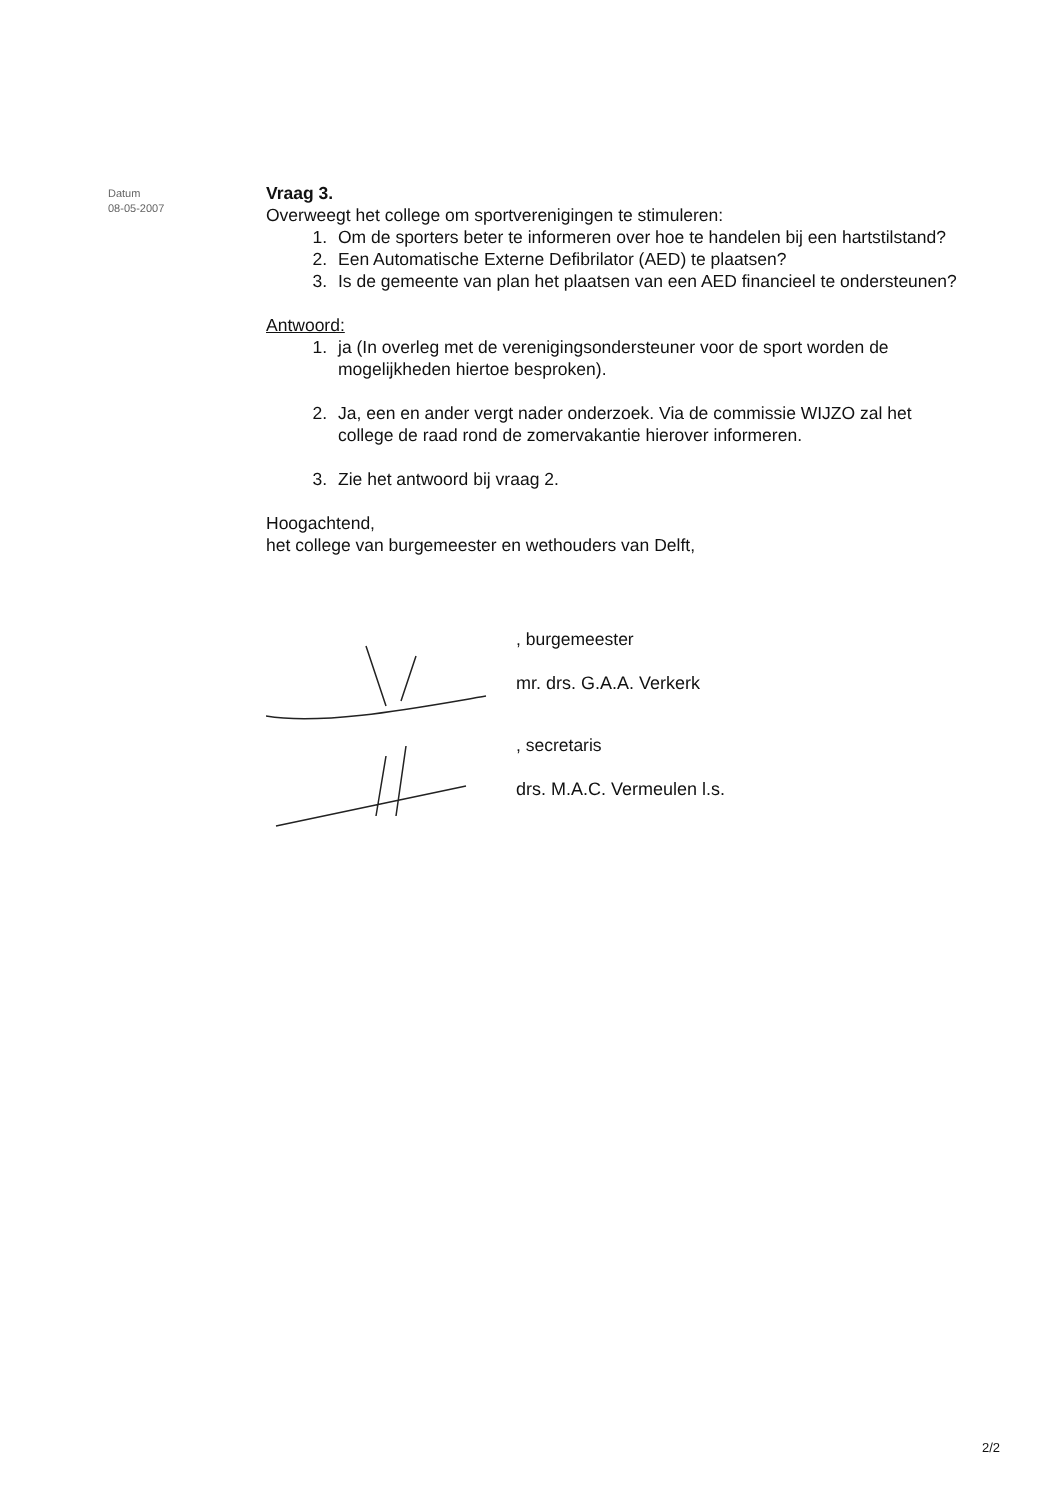Datum
08-05-2007
Vraag 3.
Overweegt het college om sportverenigingen te stimuleren:
1. Om de sporters beter te informeren over hoe te handelen bij een hartstilstand?
2. Een Automatische Externe Defibrilator (AED) te plaatsen?
3. Is de gemeente van plan het plaatsen van een AED financieel te ondersteunen?
Antwoord:
1. ja (In overleg met de verenigingsondersteuner voor de sport worden de mogelijkheden hiertoe besproken).
2. Ja, een en ander vergt nader onderzoek. Via de commissie WIJZO zal het college de raad rond de zomervakantie hierover informeren.
3. Zie het antwoord bij vraag 2.
Hoogachtend,
het college van burgemeester en wethouders van Delft,
, burgemeester
mr. drs. G.A.A. Verkerk
, secretaris
drs. M.A.C. Vermeulen l.s.
2/2